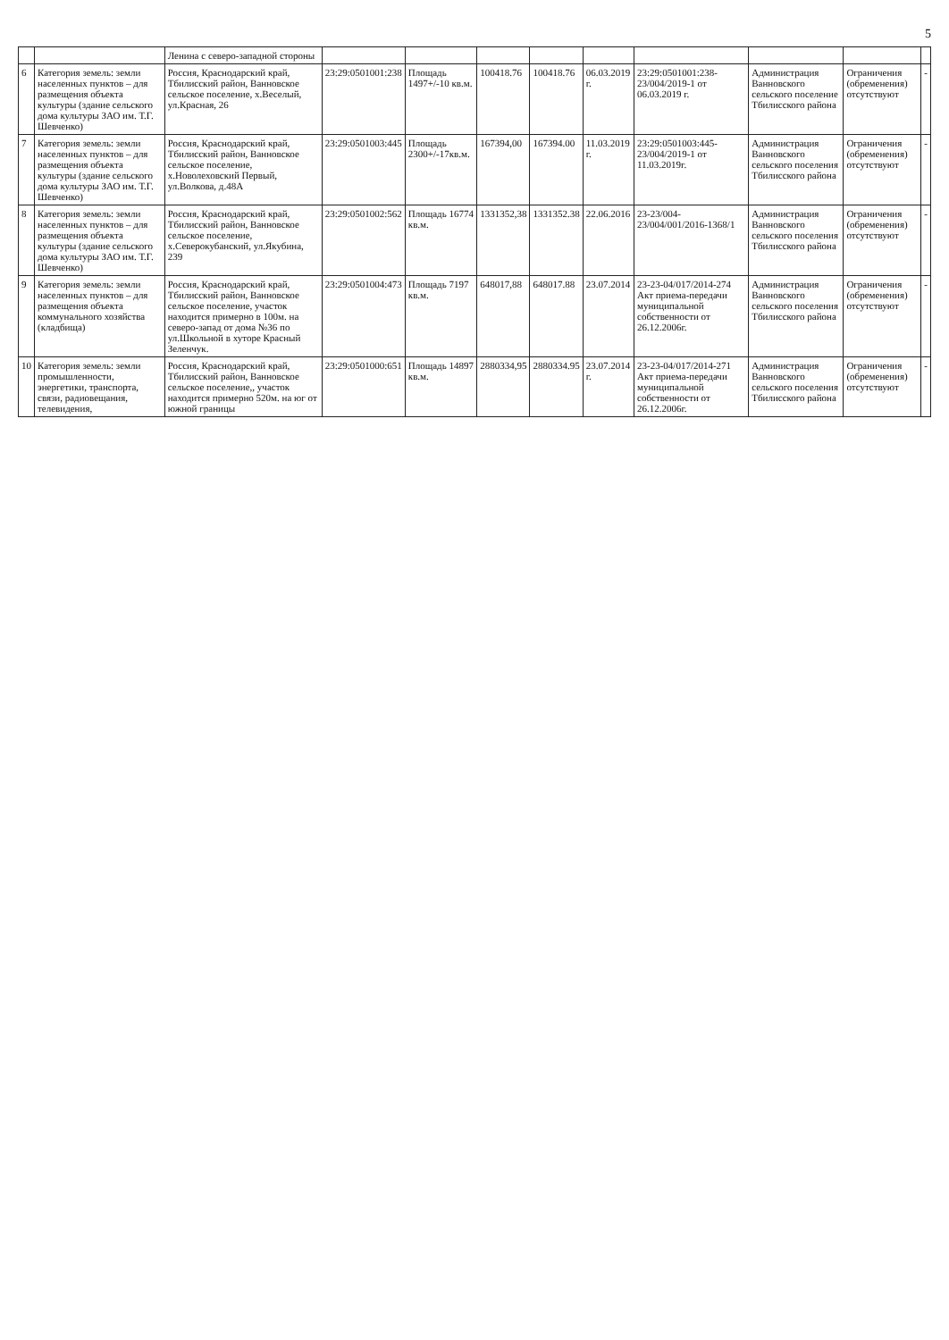5
| | | Ленина с северо-западной стороны | | | | | | | | | |
| 6 | Категория земель: земли населенных пунктов – для размещения объекта культуры (здание сельского дома культуры ЗАО им. Т.Г. Шевченко) | Россия, Краснодарский край, Тбилисский район, Ванновское сельское поселение, х.Веселый, ул.Красная, 26 | 23:29:0501001:238 | Площадь 1497+/-10 кв.м. | 100418.76 | 100418.76 | 06.03.2019 г. | 23:29:0501001:238-23/004/2019-1 от 06.03.2019 г. | Администрация Ванновского сельского поселение Тбилисского района | Ограничения (обременения) отсутствуют | - |
| 7 | Категория земель: земли населенных пунктов – для размещения объекта культуры (здание сельского дома культуры ЗАО им. Т.Г. Шевченко) | Россия, Краснодарский край, Тбилисский район, Ванновское сельское поселение, х.Новолеховский Первый, ул.Волкова, д.48А | 23:29:0501003:445 | Площадь 2300+/-17кв.м. | 167394,00 | 167394.00 | 11.03.2019 г. | 23:29:0501003:445-23/004/2019-1 от 11.03.2019г. | Администрация Ванновского сельского поселения Тбилисского района | Ограничения (обременения) отсутствуют | - |
| 8 | Категория земель: земли населенных пунктов – для размещения объекта культуры (здание сельского дома культуры ЗАО им. Т.Г. Шевченко) | Россия, Краснодарский край, Тбилисский район, Ванновское сельское поселение, х.Северокубанский, ул.Якубина, 239 | 23:29:0501002:562 | Площадь 16774 кв.м. | 1331352,38 | 1331352.38 | 22.06.2016 | 23-23/004-23/004/001/2016-1368/1 | Администрация Ванновского сельского поселения Тбилисского района | Ограничения (обременения) отсутствуют | - |
| 9 | Категория земель: земли населенных пунктов – для размещения объекта коммунального хозяйства (кладбища) | Россия, Краснодарский край, Тбилисский район, Ванновское сельское поселение, участок находится примерно в 100м. на северо-запад от дома №36 по ул.Школьной в хуторе Красный Зеленчук. | 23:29:0501004:473 | Площадь 7197 кв.м. | 648017,88 | 648017.88 | 23.07.2014 | 23-23-04/017/2014-274 Акт приема-передачи муниципальной собственности от 26.12.2006г. | Администрация Ванновского сельского поселения Тбилисского района | Ограничения (обременения) отсутствуют | - |
| 10 | Категория земель: земли промышленности, энергетики, транспорта, связи, радиовещания, телевидения, | Россия, Краснодарский край, Тбилисский район, Ванновское сельское поселение,, участок находится примерно 520м. на юг от южной границы | 23:29:0501000:651 | Площадь 14897 кв.м. | 2880334,95 | 2880334.95 | 23.07.2014 г. | 23-23-04/017/2014-271 Акт приема-передачи муниципальной собственности от 26.12.2006г. | Администрация Ванновского сельского поселения Тбилисского района | Ограничения (обременения) отсутствуют | - |